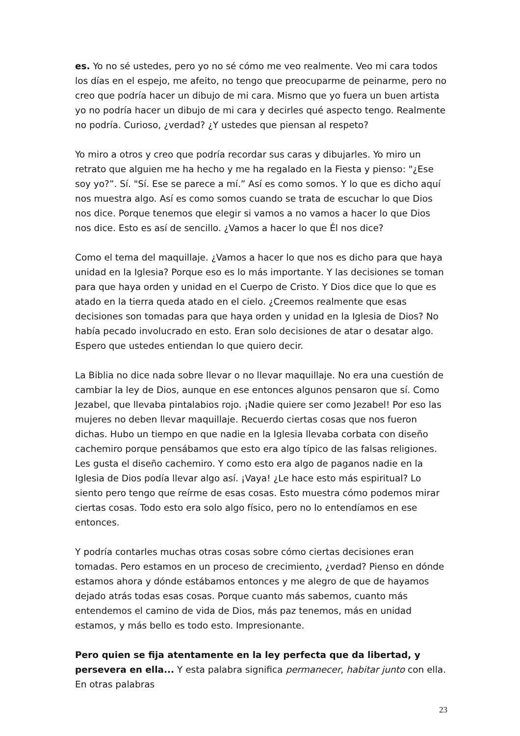es. Yo no sé ustedes, pero yo no sé cómo me veo realmente. Veo mi cara todos los días en el espejo, me afeito, no tengo que preocuparme de peinarme, pero no creo que podría hacer un dibujo de mi cara. Mismo que yo fuera un buen artista yo no podría hacer un dibujo de mi cara y decirles qué aspecto tengo. Realmente no podría. Curioso, ¿verdad? ¿Y ustedes que piensan al respeto?
Yo miro a otros y creo que podría recordar sus caras y dibujarles. Yo miro un retrato que alguien me ha hecho y me ha regalado en la Fiesta y pienso: "¿Ese soy yo?”. Sí. "Sí. Ese se parece a mí.” Así es como somos. Y lo que es dicho aquí nos muestra algo. Así es como somos cuando se trata de escuchar lo que Dios nos dice. Porque tenemos que elegir si vamos a no vamos a hacer lo que Dios nos dice. Esto es así de sencillo. ¿Vamos a hacer lo que Él nos dice?
Como el tema del maquillaje. ¿Vamos a hacer lo que nos es dicho para que haya unidad en la Iglesia? Porque eso es lo más importante. Y las decisiones se toman para que haya orden y unidad en el Cuerpo de Cristo. Y Dios dice que lo que es atado en la tierra queda atado en el cielo. ¿Creemos realmente que esas decisiones son tomadas para que haya orden y unidad en la Iglesia de Dios? No había pecado involucrado en esto. Eran solo decisiones de atar o desatar algo. Espero que ustedes entiendan lo que quiero decir.
La Biblia no dice nada sobre llevar o no llevar maquillaje. No era una cuestión de cambiar la ley de Dios, aunque en ese entonces algunos pensaron que sí. Como Jezabel, que llevaba pintalabios rojo. ¡Nadie quiere ser como Jezabel! Por eso las mujeres no deben llevar maquillaje. Recuerdo ciertas cosas que nos fueron dichas. Hubo un tiempo en que nadie en la Iglesia llevaba corbata con diseño cachemiro porque pensábamos que esto era algo típico de las falsas religiones. Les gusta el diseño cachemiro. Y como esto era algo de paganos nadie en la Iglesia de Dios podía llevar algo así. ¡Vaya! ¿Le hace esto más espiritual? Lo siento pero tengo que reírme de esas cosas. Esto muestra cómo podemos mirar ciertas cosas. Todo esto era solo algo físico, pero no lo entendíamos en ese entonces.
Y podría contarles muchas otras cosas sobre cómo ciertas decisiones eran tomadas. Pero estamos en un proceso de crecimiento, ¿verdad? Pienso en dónde estamos ahora y dónde estábamos entonces y me alegro de que de hayamos dejado atrás todas esas cosas. Porque cuanto más sabemos, cuanto más entendemos el camino de vida de Dios, más paz tenemos, más en unidad estamos, y más bello es todo esto. Impresionante.
Pero quien se fija atentamente en la ley perfecta que da libertad, y persevera en ella... Y esta palabra significa permanecer, habitar junto con ella. En otras palabras
23